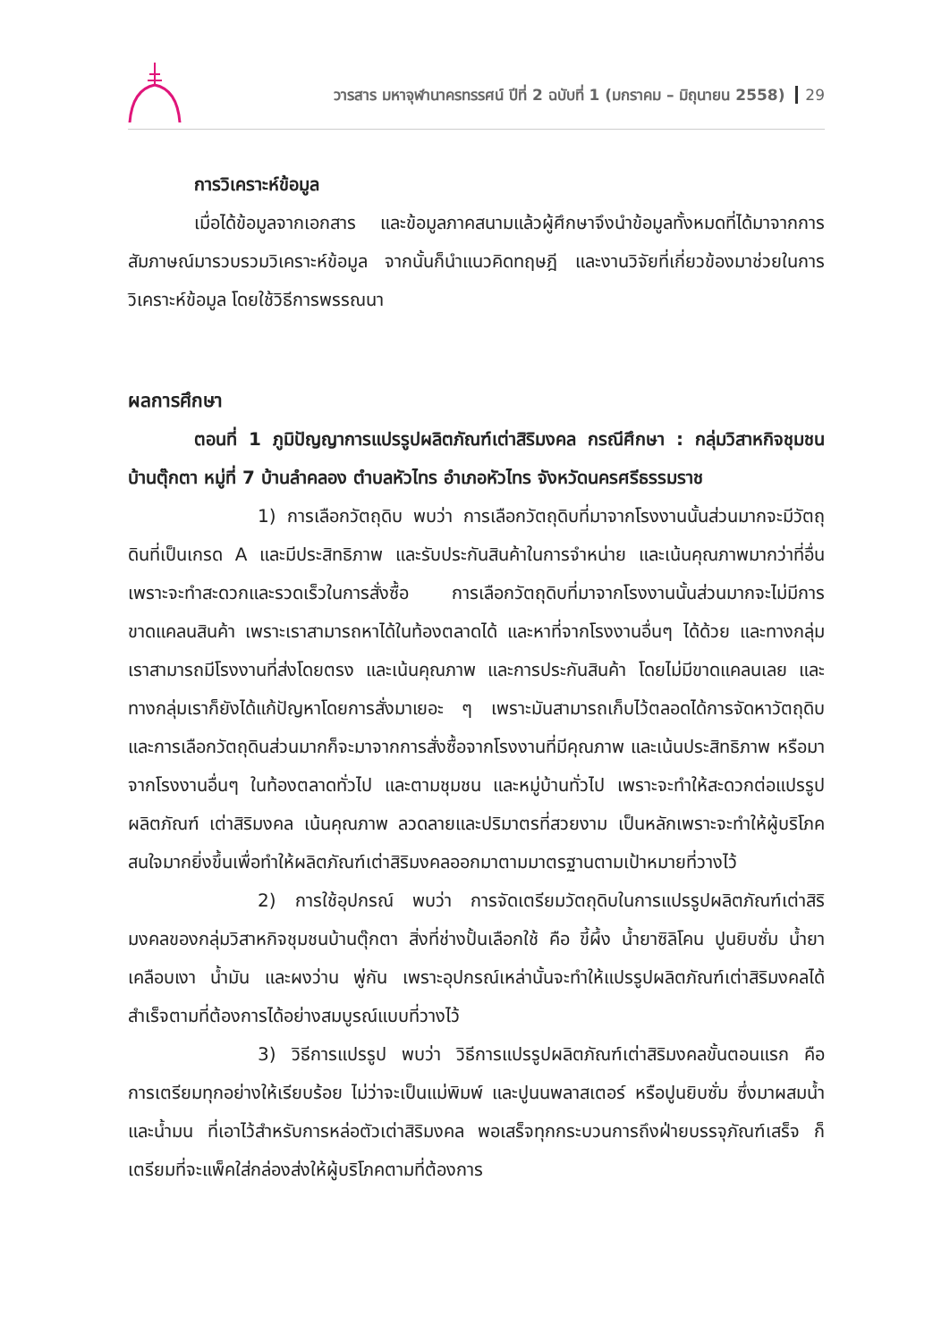วารสาร มหาจุฬานาครทรรศน์ ปีที่ 2 ฉบับที่ 1 (มกราคม – มิถุนายน 2558) 29
การวิเคราะห์ข้อมูล
เมื่อได้ข้อมูลจากเอกสาร และข้อมูลภาคสนามแล้วผู้ศึกษาจึงนำข้อมูลทั้งหมดที่ได้มาจากการสัมภาษณ์มารวบรวมวิเคราะห์ข้อมูล จากนั้นก็นำแนวคิดทฤษฎี และงานวิจัยที่เกี่ยวข้องมาช่วยในการวิเคราะห์ข้อมูล โดยใช้วิธีการพรรณนา
ผลการศึกษา
ตอนที่ 1 ภูมิปัญญาการแปรรูปผลิตภัณฑ์เต่าสิริมงคล กรณีศึกษา : กลุ่มวิสาหกิจชุมชนบ้านตุ๊กตา หมู่ที่ 7 บ้านลำคลอง ตำบลหัวไทร อำเภอหัวไทร จังหวัดนครศรีธรรมราช
1) การเลือกวัตถุดิบ พบว่า การเลือกวัตถุดิบที่มาจากโรงงานนั้นส่วนมากจะมีวัตถุดินที่เป็นเกรด A และมีประสิทธิภาพ และรับประกันสินค้าในการจำหน่าย และเน้นคุณภาพมากว่าที่อื่นเพราะจะทำสะดวกและรวดเร็วในการสั่งซื้อ การเลือกวัตถุดิบที่มาจากโรงงานนั้นส่วนมากจะไม่มีการขาดแคลนสินค้า เพราะเราสามารถหาได้ในท้องตลาดได้ และหาที่จากโรงงานอื่นๆ ได้ด้วย และทางกลุ่มเราสามารถมีโรงงานที่ส่งโดยตรง และเน้นคุณภาพ และการประกันสินค้า โดยไม่มีขาดแคลนเลย และทางกลุ่มเราก็ยังได้แก้ปัญหาโดยการสั่งมาเยอะ ๆ เพราะมันสามารถเก็บไว้ตลอดได้การจัดหาวัตถุดิบ และการเลือกวัตถุดินส่วนมากก็จะมาจากการสั่งซื้อจากโรงงานที่มีคุณภาพ และเน้นประสิทธิภาพ หรือมาจากโรงงานอื่นๆ ในท้องตลาดทั่วไป และตามชุมชน และหมู่บ้านทั่วไป เพราะจะทำให้สะดวกต่อแปรรูปผลิตภัณฑ์ เต่าสิริมงคล เน้นคุณภาพ ลวดลายและปริมาตรที่สวยงาม เป็นหลักเพราะจะทำให้ผู้บริโภคสนใจมากยิ่งขึ้นเพื่อทำให้ผลิตภัณฑ์เต่าสิริมงคลออกมาตามมาตรฐานตามเป้าหมายที่วางไว้
2) การใช้อุปกรณ์ พบว่า การจัดเตรียมวัตถุดิบในการแปรรูปผลิตภัณฑ์เต่าสิริมงคลของกลุ่มวิสาหกิจชุมชนบ้านตุ๊กตา สิ่งที่ช่างปั้นเลือกใช้ คือ ขี้ผึ้ง น้ำยาซิลิโคน ปูนยิบซั่ม น้ำยาเคลือบเงา น้ำมัน และผงว่าน พู่กัน เพราะอุปกรณ์เหล่านั้นจะทำให้แปรรูปผลิตภัณฑ์เต่าสิริมงคลได้สำเร็จตามที่ต้องการได้อย่างสมบูรณ์แบบที่วางไว้
3) วิธีการแปรรูป พบว่า วิธีการแปรรูปผลิตภัณฑ์เต่าสิริมงคลขั้นตอนแรก คือ การเตรียมทุกอย่างให้เรียบร้อย ไม่ว่าจะเป็นแม่พิมพ์ และปูนนพลาสเตอร์ หรือปูนยิบซั่ม ซึ่งมาผสมน้ำ และน้ำมน ที่เอาไว้สำหรับการหล่อตัวเต่าสิริมงคล พอเสร็จทุกกระบวนการถึงฝ่ายบรรจุภัณฑ์เสร็จ ก็เตรียมที่จะแพ็คใส่กล่องส่งให้ผู้บริโภคตามที่ต้องการ